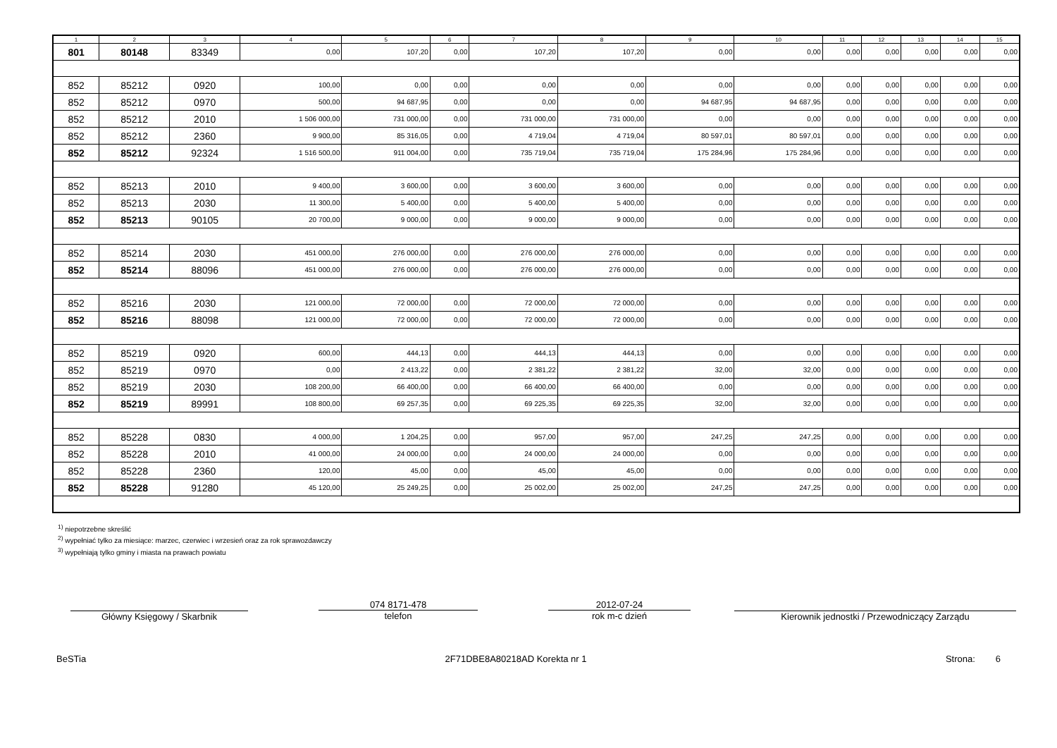| 1 | 2 | 3 | 4 | 5 | 6 | 7 | 8 | 9 | 10 | 11 | 12 | 13 | 14 | 15 |
| --- | --- | --- | --- | --- | --- | --- | --- | --- | --- | --- | --- | --- | --- | --- |
| 801 | 80148 | 83349 | 0,00 | 107,20 | 0,00 | 107,20 | 107,20 | 0,00 | 0,00 | 0,00 | 0,00 | 0,00 | 0,00 | 0,00 |
| 852 | 85212 | 0920 | 100,00 | 0,00 | 0,00 | 0,00 | 0,00 | 0,00 | 0,00 | 0,00 | 0,00 | 0,00 | 0,00 | 0,00 |
| 852 | 85212 | 0970 | 500,00 | 94 687,95 | 0,00 | 0,00 | 0,00 | 94 687,95 | 94 687,95 | 0,00 | 0,00 | 0,00 | 0,00 | 0,00 |
| 852 | 85212 | 2010 | 1 506 000,00 | 731 000,00 | 0,00 | 731 000,00 | 731 000,00 | 0,00 | 0,00 | 0,00 | 0,00 | 0,00 | 0,00 | 0,00 |
| 852 | 85212 | 2360 | 9 900,00 | 85 316,05 | 0,00 | 4 719,04 | 4 719,04 | 80 597,01 | 80 597,01 | 0,00 | 0,00 | 0,00 | 0,00 | 0,00 |
| 852 | 85212 | 92324 | 1 516 500,00 | 911 004,00 | 0,00 | 735 719,04 | 735 719,04 | 175 284,96 | 175 284,96 | 0,00 | 0,00 | 0,00 | 0,00 | 0,00 |
| 852 | 85213 | 2010 | 9 400,00 | 3 600,00 | 0,00 | 3 600,00 | 3 600,00 | 0,00 | 0,00 | 0,00 | 0,00 | 0,00 | 0,00 | 0,00 |
| 852 | 85213 | 2030 | 11 300,00 | 5 400,00 | 0,00 | 5 400,00 | 5 400,00 | 0,00 | 0,00 | 0,00 | 0,00 | 0,00 | 0,00 | 0,00 |
| 852 | 85213 | 90105 | 20 700,00 | 9 000,00 | 0,00 | 9 000,00 | 9 000,00 | 0,00 | 0,00 | 0,00 | 0,00 | 0,00 | 0,00 | 0,00 |
| 852 | 85214 | 2030 | 451 000,00 | 276 000,00 | 0,00 | 276 000,00 | 276 000,00 | 0,00 | 0,00 | 0,00 | 0,00 | 0,00 | 0,00 | 0,00 |
| 852 | 85214 | 88096 | 451 000,00 | 276 000,00 | 0,00 | 276 000,00 | 276 000,00 | 0,00 | 0,00 | 0,00 | 0,00 | 0,00 | 0,00 | 0,00 |
| 852 | 85216 | 2030 | 121 000,00 | 72 000,00 | 0,00 | 72 000,00 | 72 000,00 | 0,00 | 0,00 | 0,00 | 0,00 | 0,00 | 0,00 | 0,00 |
| 852 | 85216 | 88098 | 121 000,00 | 72 000,00 | 0,00 | 72 000,00 | 72 000,00 | 0,00 | 0,00 | 0,00 | 0,00 | 0,00 | 0,00 | 0,00 |
| 852 | 85219 | 0920 | 600,00 | 444,13 | 0,00 | 444,13 | 444,13 | 0,00 | 0,00 | 0,00 | 0,00 | 0,00 | 0,00 | 0,00 |
| 852 | 85219 | 0970 | 0,00 | 2 413,22 | 0,00 | 2 381,22 | 2 381,22 | 32,00 | 32,00 | 0,00 | 0,00 | 0,00 | 0,00 | 0,00 |
| 852 | 85219 | 2030 | 108 200,00 | 66 400,00 | 0,00 | 66 400,00 | 66 400,00 | 0,00 | 0,00 | 0,00 | 0,00 | 0,00 | 0,00 | 0,00 |
| 852 | 85219 | 89991 | 108 800,00 | 69 257,35 | 0,00 | 69 225,35 | 69 225,35 | 32,00 | 32,00 | 0,00 | 0,00 | 0,00 | 0,00 | 0,00 |
| 852 | 85228 | 0830 | 4 000,00 | 1 204,25 | 0,00 | 957,00 | 957,00 | 247,25 | 247,25 | 0,00 | 0,00 | 0,00 | 0,00 | 0,00 |
| 852 | 85228 | 2010 | 41 000,00 | 24 000,00 | 0,00 | 24 000,00 | 24 000,00 | 0,00 | 0,00 | 0,00 | 0,00 | 0,00 | 0,00 | 0,00 |
| 852 | 85228 | 2360 | 120,00 | 45,00 | 0,00 | 45,00 | 45,00 | 0,00 | 0,00 | 0,00 | 0,00 | 0,00 | 0,00 | 0,00 |
| 852 | 85228 | 91280 | 45 120,00 | 25 249,25 | 0,00 | 25 002,00 | 25 002,00 | 247,25 | 247,25 | 0,00 | 0,00 | 0,00 | 0,00 | 0,00 |
<sup>1)</sup> niepotrzebne skreślić
<sup>2)</sup> wypełniać tylko za miesiące: marzec, czerwiec i wrzesień oraz za rok sprawozdawczy
<sup>3)</sup> wypełniają tylko gminy i miasta na prawach powiatu
Główny Księgowy / Skarbnik
074 8171-478
telefon
2012-07-24
rok m-c dzień
Kierownik jednostki / Przewodniczący Zarządu
BeSTia 2F71DBE8A80218AD Korekta nr 1 Strona: 6